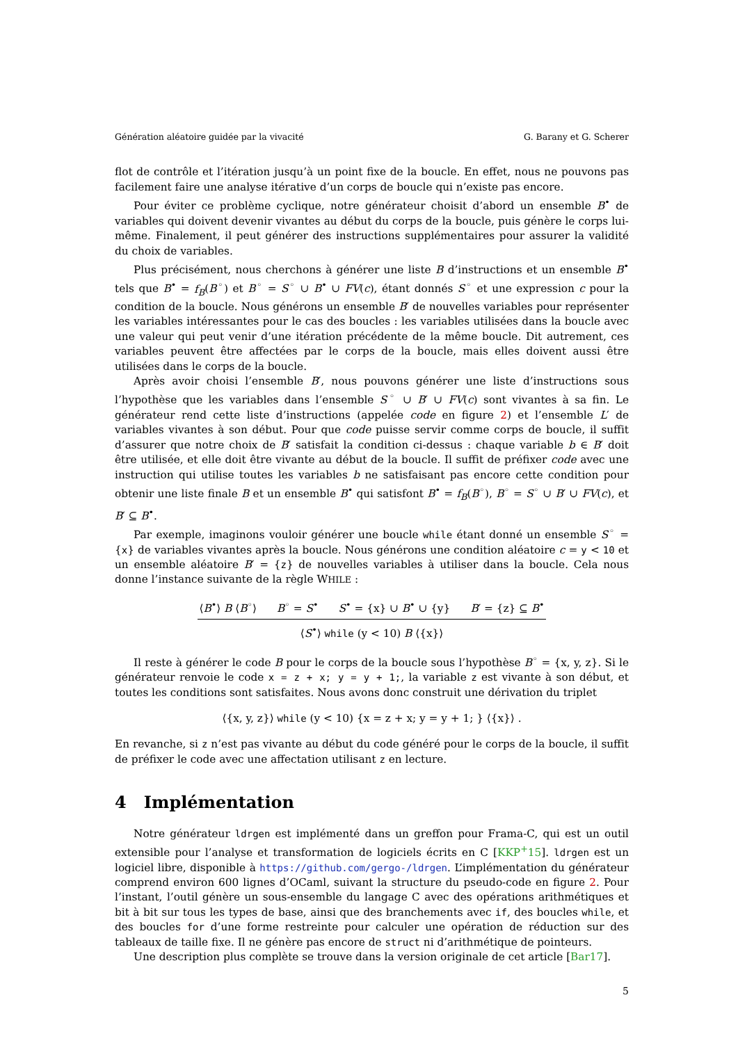Génération aléatoire guidée par la vivacité G. Barany et G. Scherer
flot de contrôle et l’itération jusqu’à un point fixe de la boucle. En effet, nous ne pouvons pas facilement faire une analyse itérative d’un corps de boucle qui n’existe pas encore.
Pour éviter ce problème cyclique, notre générateur choisit d’abord un ensemble B<sup>•</sup> de variables qui doivent devenir vivantes au début du corps de la boucle, puis génère le corps lui-même. Finalement, il peut générer des instructions supplémentaires pour assurer la validité du choix de variables.
Plus précisément, nous cherchons à générer une liste B d’instructions et un ensemble B<sup>•</sup> tels que B<sup>•</sup> = f<sub>B</sub>(B<sup>◦</sup>) et B<sup>◦</sup> = S<sup>◦</sup> ∪ B<sup>•</sup> ∪ FV(c), étant donnés S<sup>◦</sup> et une expression c pour la condition de la boucle. Nous générons un ensemble B′ de nouvelles variables pour représenter les variables intéressantes pour le cas des boucles : les variables utilisées dans la boucle avec une valeur qui peut venir d’une itération précédente de la même boucle. Dit autrement, ces variables peuvent être affectées par le corps de la boucle, mais elles doivent aussi être utilisées dans le corps de la boucle.
Après avoir choisi l’ensemble B′, nous pouvons générer une liste d’instructions sous l’hypothèse que les variables dans l’ensemble S<sup>◦</sup> ∪ B′ ∪ FV(c) sont vivantes à sa fin. Le générateur rend cette liste d’instructions (appelée code en figure 2) et l’ensemble L′ de variables vivantes à son début. Pour que code puisse servir comme corps de boucle, il suffit d’assurer que notre choix de B′ satisfait la condition ci-dessus : chaque variable b ∈ B′ doit être utilisée, et elle doit être vivante au début de la boucle. Il suffit de préfixer code avec une instruction qui utilise toutes les variables b ne satisfaisant pas encore cette condition pour obtenir une liste finale B et un ensemble B<sup>•</sup> qui satisfont B<sup>•</sup> = f<sub>B</sub>(B<sup>◦</sup>), B<sup>◦</sup> = S<sup>◦</sup> ∪ B′ ∪ FV(c), et B′ ⊆ B<sup>•</sup>.
Par exemple, imaginons vouloir générer une boucle while étant donné un ensemble S<sup>◦</sup> = {x} de variables vivantes après la boucle. Nous générons une condition aléatoire c = y < 10 et un ensemble aléatoire B′ = {z} de nouvelles variables à utiliser dans la boucle. Cela nous donne l’instance suivante de la règle WHILE :
⟨B<sup>•</sup>⟩ B ⟨B<sup>◦</sup>⟩ B<sup>◦</sup> = S<sup>•</sup> S<sup>•</sup> = {x} ∪ B<sup>•</sup> ∪ {y} B′ = {z} ⊆ B<sup>•</sup>
⟨S<sup>•</sup>⟩ while (y < 10) B ⟨{x}⟩
Il reste à générer le code B pour le corps de la boucle sous l’hypothèse B<sup>◦</sup> = {x, y, z}. Si le générateur renvoie le code x = z + x; y = y + 1;, la variable z est vivante à son début, et toutes les conditions sont satisfaites. Nous avons donc construit une dérivation du triplet
⟨{x, y, z}⟩ while (y < 10) {x = z + x; y = y + 1; } ⟨{x}⟩ .
En revanche, si z n’est pas vivante au début du code généré pour le corps de la boucle, il suffit de préfixer le code avec une affectation utilisant z en lecture.
4 Implémentation
Notre générateur ldrgen est implémenté dans un greffon pour Frama-C, qui est un outil extensible pour l’analyse et transformation de logiciels écrits en C [KKP<sup>+</sup>15]. ldrgen est un logiciel libre, disponible à https://github.com/gergo-/ldrgen. L’implémentation du générateur comprend environ 600 lignes d’OCaml, suivant la structure du pseudo-code en figure 2. Pour l’instant, l’outil génère un sous-ensemble du langage C avec des opérations arithmétiques et bit à bit sur tous les types de base, ainsi que des branchements avec if, des boucles while, et des boucles for d’une forme restreinte pour calculer une opération de réduction sur des tableaux de taille fixe. Il ne génère pas encore de struct ni d’arithmétique de pointeurs.
Une description plus complète se trouve dans la version originale de cet article [Bar17].
5